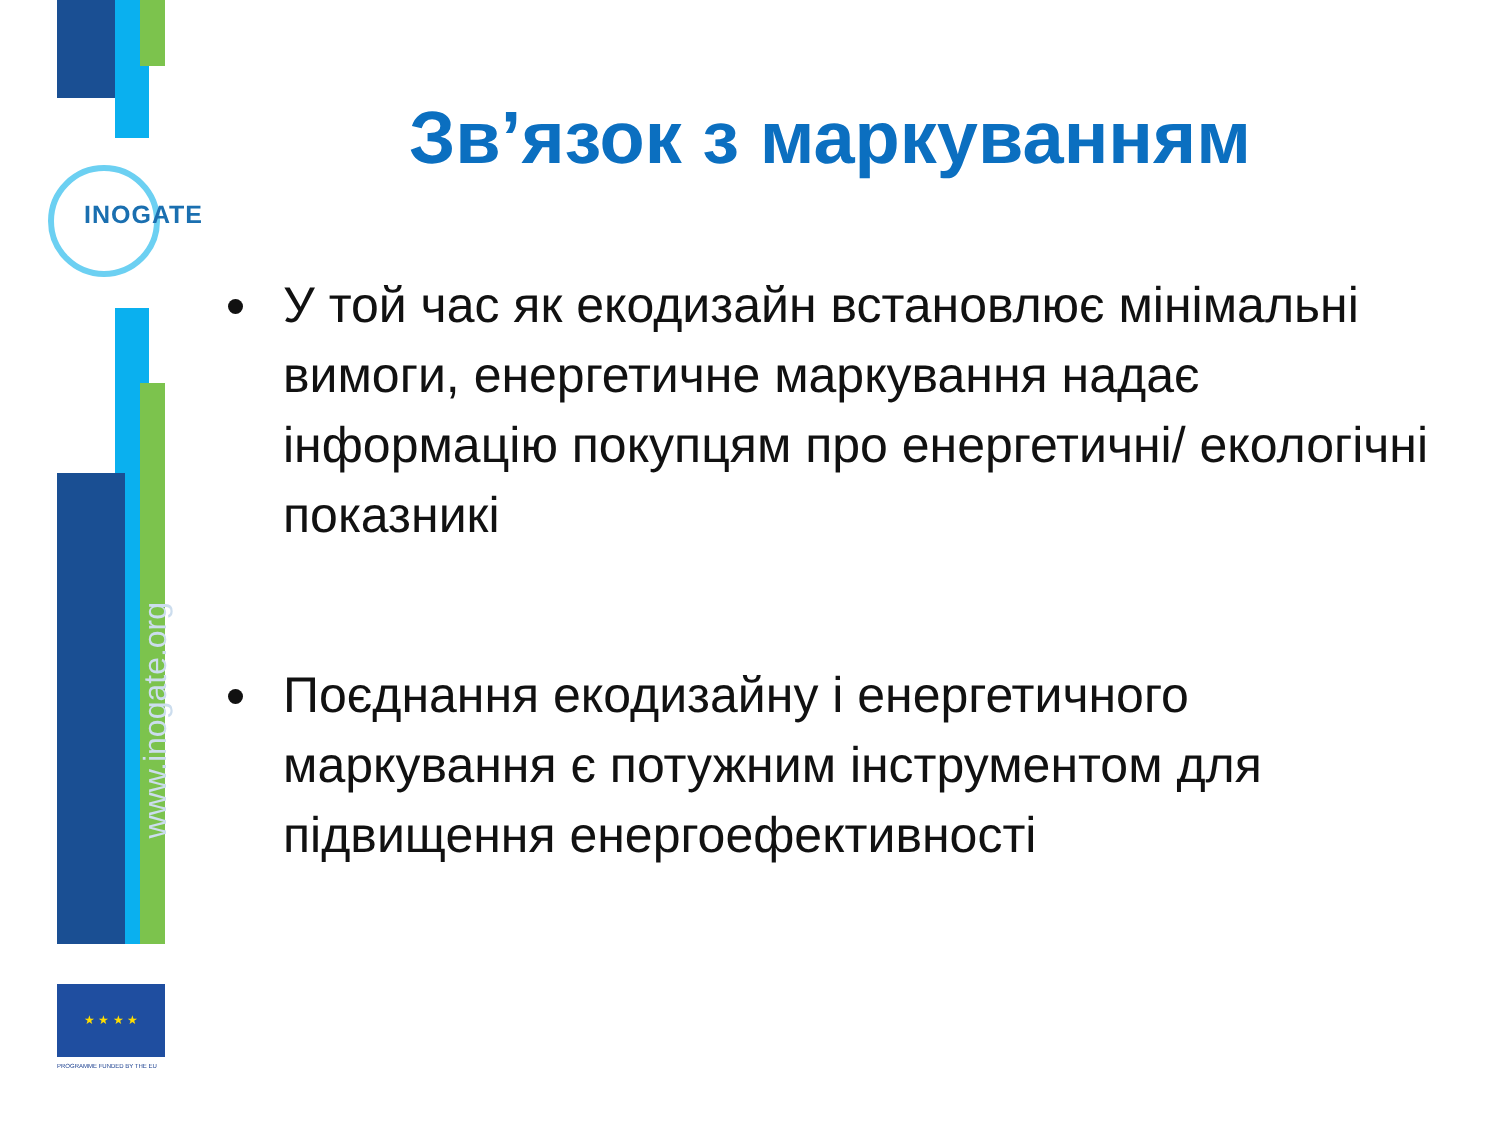INOGATE
www.inogate.org
★ ★ ★ ★
PROGRAMME FUNDED BY THE EU
Зв’язок з маркуванням
У той час як екодизайн встановлює мінімальні вимоги, енергетичне маркування надає інформацію покупцям про енергетичні/ екологічні показникі
Поєднання екодизайну і енергетичного маркування є потужним інструментом для підвищення енергоефективності